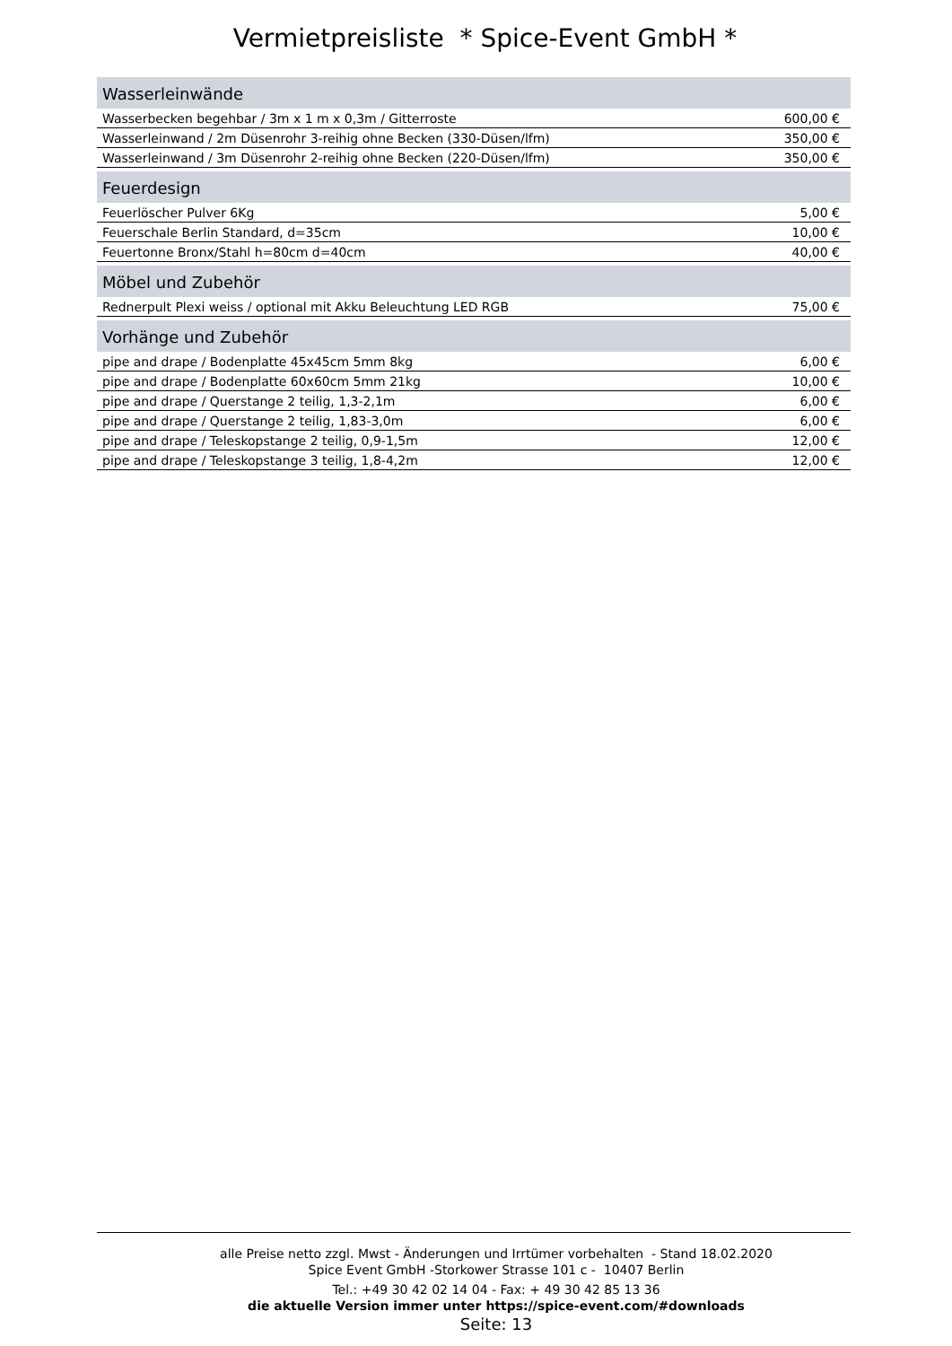Vermietpreisliste * Spice-Event GmbH *
| Wasserleinwände | |
| --- | --- |
| Wasserbecken begehbar / 3m x 1 m x 0,3m / Gitterroste | 600,00 € |
| Wasserleinwand / 2m Düsenrohr 3-reihig ohne Becken (330-Düsen/lfm) | 350,00 € |
| Wasserleinwand / 3m Düsenrohr 2-reihig ohne Becken (220-Düsen/lfm) | 350,00 € |
| Feuerdesign | |
| Feuerlöscher Pulver 6Kg | 5,00 € |
| Feuerschale Berlin Standard, d=35cm | 10,00 € |
| Feuertonne Bronx/Stahl h=80cm d=40cm | 40,00 € |
| Möbel und Zubehör | |
| Rednerpult Plexi weiss / optional mit Akku Beleuchtung LED RGB | 75,00 € |
| Vorhänge und Zubehör | |
| pipe and drape / Bodenplatte 45x45cm 5mm 8kg | 6,00 € |
| pipe and drape / Bodenplatte 60x60cm 5mm 21kg | 10,00 € |
| pipe and drape / Querstange 2 teilig, 1,3-2,1m | 6,00 € |
| pipe and drape / Querstange 2 teilig, 1,83-3,0m | 6,00 € |
| pipe and drape / Teleskopstange 2 teilig, 0,9-1,5m | 12,00 € |
| pipe and drape / Teleskopstange 3 teilig, 1,8-4,2m | 12,00 € |
alle Preise netto zzgl. Mwst - Änderungen und Irrtümer vorbehalten - Stand 18.02.2020
Spice Event GmbH -Storkower Strasse 101 c - 10407 Berlin
Tel.: +49 30 42 02 14 04 - Fax: + 49 30 42 85 13 36
die aktuelle Version immer unter https://spice-event.com/#downloads
Seite: 13